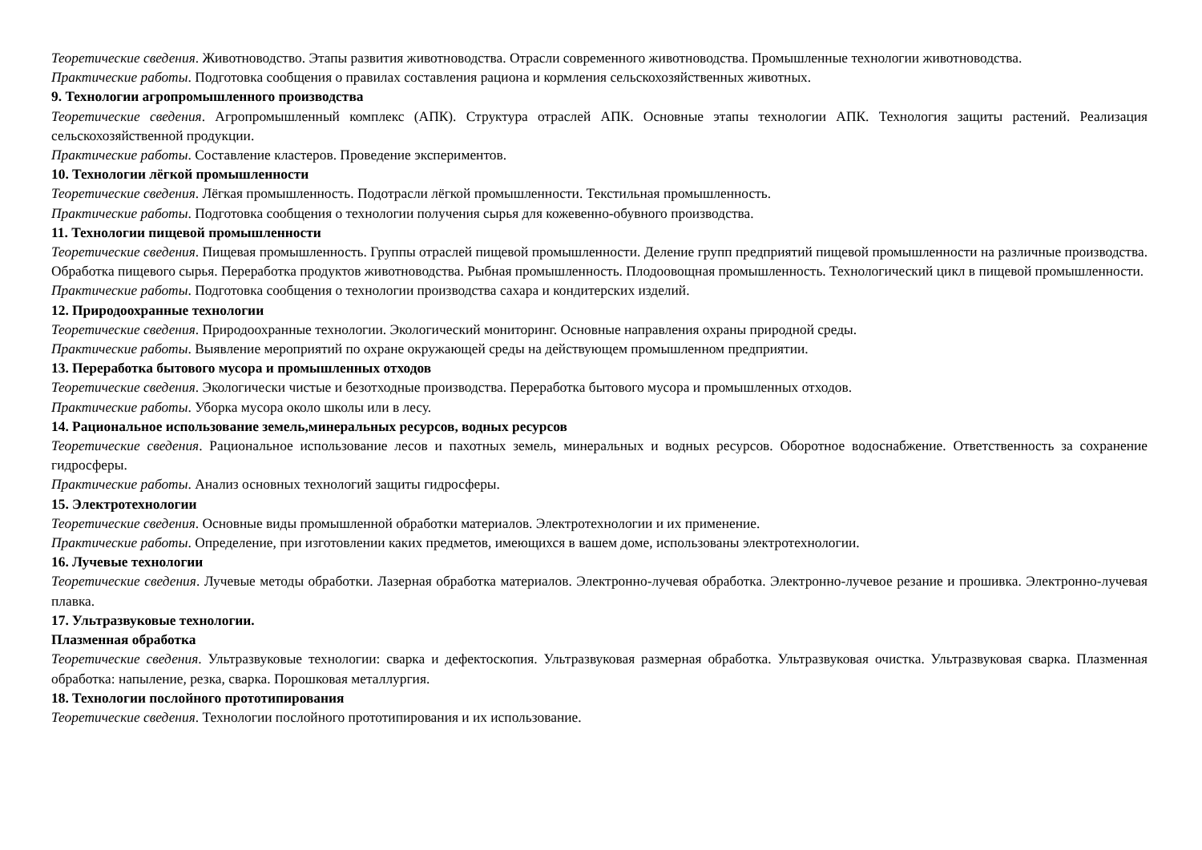Теоретические сведения. Животноводство. Этапы развития животноводства. Отрасли современного животноводства. Промышленные технологии животноводства.
Практические работы. Подготовка сообщения о правилах составления рациона и кормления сельскохозяйственных животных.
9. Технологии агропромышленного производства
Теоретические сведения. Агропромышленный комплекс (АПК). Структура отраслей АПК. Основные этапы технологии АПК. Технология защиты растений. Реализация сельскохозяйственной продукции.
Практические работы. Составление кластеров. Проведение экспериментов.
10. Технологии лёгкой промышленности
Теоретические сведения. Лёгкая промышленность. Подотрасли лёгкой промышленности. Текстильная промышленность.
Практические работы. Подготовка сообщения о технологии получения сырья для кожевенно-обувного производства.
11. Технологии пищевой промышленности
Теоретические сведения. Пищевая промышленность. Группы отраслей пищевой промышленности. Деление групп предприятий пищевой промышленности на различные производства. Обработка пищевого сырья. Переработка продуктов животноводства. Рыбная промышленность. Плодоовощная промышленность. Технологический цикл в пищевой промышленности.
Практические работы. Подготовка сообщения о технологии производства сахара и кондитерских изделий.
12. Природоохранные технологии
Теоретические сведения. Природоохранные технологии. Экологический мониторинг. Основные направления охраны природной среды.
Практические работы. Выявление мероприятий по охране окружающей среды на действующем промышленном предприятии.
13. Переработка бытового мусора и промышленных отходов
Теоретические сведения. Экологически чистые и безотходные производства. Переработка бытового мусора и промышленных отходов.
Практические работы. Уборка мусора около школы или в лесу.
14. Рациональное использование земель,минеральных ресурсов, водных ресурсов
Теоретические сведения. Рациональное использование лесов и пахотных земель, минеральных и водных ресурсов. Оборотное водоснабжение. Ответственность за сохранение гидросферы.
Практические работы. Анализ основных технологий защиты гидросферы.
15. Электротехнологии
Теоретические сведения. Основные виды промышленной обработки материалов. Электротехнологии и их применение.
Практические работы. Определение, при изготовлении каких предметов, имеющихся в вашем доме, использованы электротехнологии.
16. Лучевые технологии
Теоретические сведения. Лучевые методы обработки. Лазерная обработка материалов. Электронно-лучевая обработка. Электронно-лучевое резание и прошивка. Электронно-лучевая плавка.
17. Ультразвуковые технологии.
Плазменная обработка
Теоретические сведения. Ультразвуковые технологии: сварка и дефектоскопия. Ультразвуковая размерная обработка. Ультразвуковая очистка. Ультразвуковая сварка. Плазменная обработка: напыление, резка, сварка. Порошковая металлургия.
18. Технологии послойного прототипирования
Теоретические сведения. Технологии послойного прототипирования и их использование.